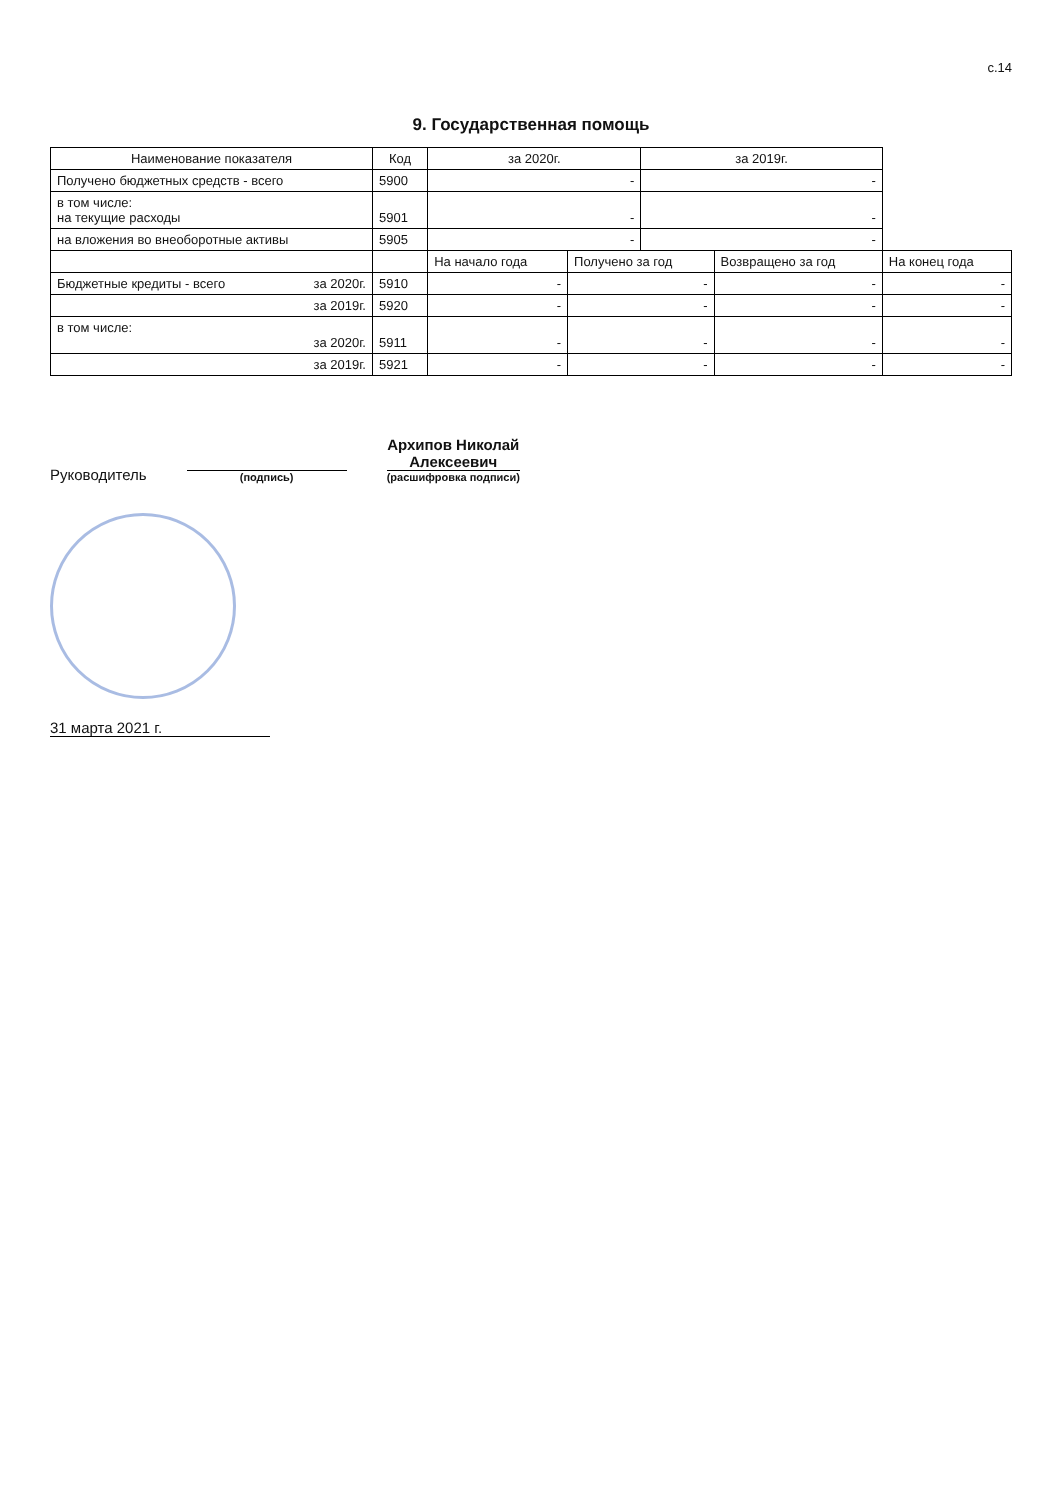с.14
9. Государственная помощь
| Наименование показателя | Код | за 2020г. | | за 2019г. | | |
| --- | --- | --- | --- | --- | --- | --- |
| Получено бюджетных средств - всего | 5900 | - | | - | | |
| в том числе: на текущие расходы | 5901 | - | | - | | |
| на вложения во внеоборотные активы | 5905 | - | | - | | |
| | | На начало года | Получено за год | | Возвращено за год | На конец года |
| Бюджетные кредиты - всего за 2020г. | 5910 | - | - | | - | - |
| за 2019г. | 5920 | - | - | | - | - |
| в том числе: за 2020г. | 5911 | - | - | | - | - |
| за 2019г. | 5921 | - | - | | - | - |
Руководитель
(подпись)
Архипов Николай
Алексеевич
(расшифровка подписи)
31 марта 2021 г.